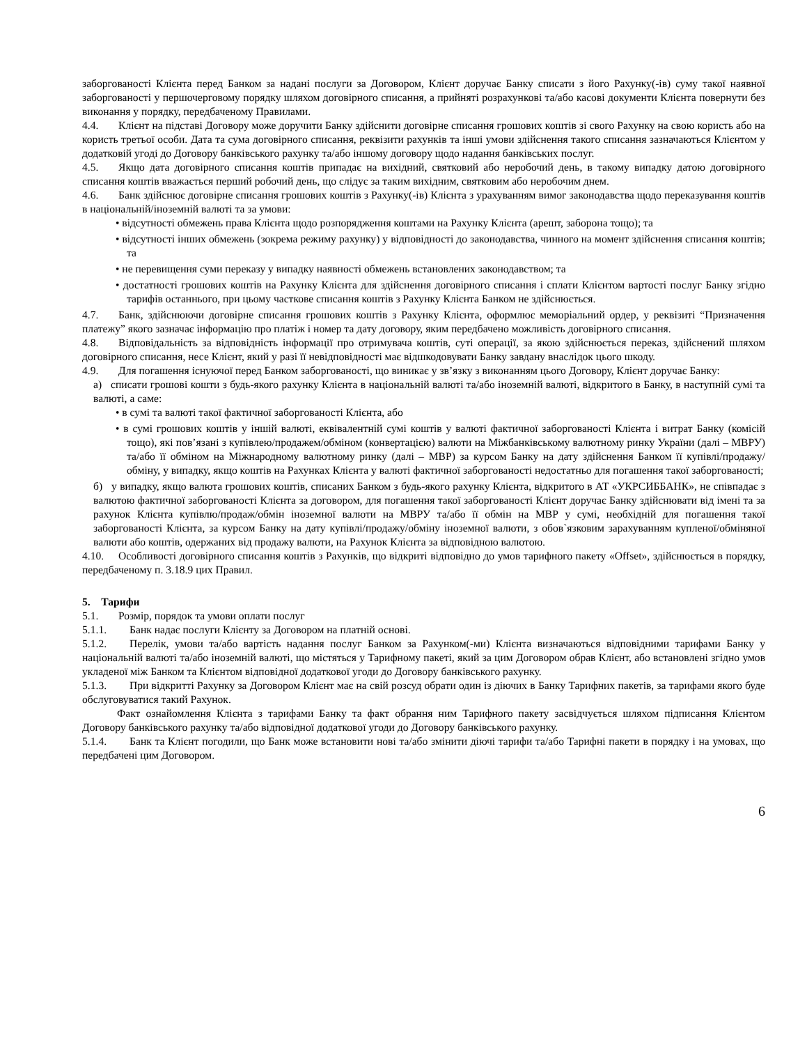заборгованості Клієнта перед Банком за надані послуги за Договором, Клієнт доручає Банку списати з його Рахунку(-ів) суму такої наявної заборгованості у першочерговому порядку шляхом договірного списання, а прийняті розрахункові та/або касові документи Клієнта повернути без виконання у порядку, передбаченому Правилами.
4.4. Клієнт на підставі Договору може доручити Банку здійснити договірне списання грошових коштів зі свого Рахунку на свою користь або на користь третьої особи. Дата та сума договірного списання, реквізити рахунків та інші умови здійснення такого списання зазначаються Клієнтом у додатковій угоді до Договору банківського рахунку та/або іншому договору щодо надання банківських послуг.
4.5. Якщо дата договірного списання коштів припадає на вихідний, святковий або неробочий день, в такому випадку датою договірного списання коштів вважається перший робочий день, що слідує за таким вихідним, святковим або неробочим днем.
4.6. Банк здійснює договірне списання грошових коштів з Рахунку(-ів) Клієнта з урахуванням вимог законодавства щодо переказування коштів в національній/іноземній валюті та за умови:
• відсутності обмежень права Клієнта щодо розпорядження коштами на Рахунку Клієнта (арешт, заборона тощо); та
• відсутності інших обмежень (зокрема режиму рахунку) у відповідності до законодавства, чинного на момент здійснення списання коштів; та
• не перевищення суми переказу у випадку наявності обмежень встановлених законодавством; та
• достатності грошових коштів на Рахунку Клієнта для здійснення договірного списання і сплати Клієнтом вартості послуг Банку згідно тарифів останнього, при цьому часткове списання коштів з Рахунку Клієнта Банком не здійснюється.
4.7. Банк, здійснюючи договірне списання грошових коштів з Рахунку Клієнта, оформлює меморіальний ордер, у реквізиті “Призначення платежу” якого зазначає інформацію про платіж і номер та дату договору, яким передбачено можливість договірного списання.
4.8. Відповідальність за відповідність інформації про отримувача коштів, суті операції, за якою здійснюється переказ, здійснений шляхом договірного списання, несе Клієнт, який у разі її невідповідності має відшкодовувати Банку завдану внаслідок цього шкоду.
4.9. Для погашення існуючої перед Банком заборгованості, що виникає у зв’язку з виконанням цього Договору, Клієнт доручає Банку:
а) списати грошові кошти з будь-якого рахунку Клієнта в національній валюті та/або іноземній валюті, відкритого в Банку, в наступній сумі та валюті, а саме:
• в сумі та валюті такої фактичної заборгованості Клієнта, або
• в сумі грошових коштів у іншій валюті, еквівалентній сумі коштів у валюті фактичної заборгованості Клієнта і витрат Банку (комісій тощо), які пов’язані з купівлею/продажем/обміном (конвертацією) валюти на Міжбанківському валютному ринку України (далі – МВРУ) та/або її обміном на Міжнародному валютному ринку (далі – МВР) за курсом Банку на дату здійснення Банком її купівлі/продажу/обміну, у випадку, якщо коштів на Рахунках Клієнта у валюті фактичної заборгованості недостатньо для погашення такої заборгованості;
б) у випадку, якщо валюта грошових коштів, списаних Банком з будь-якого рахунку Клієнта, відкритого в АТ «УКРСИББАНК», не співпадає з валютою фактичної заборгованості Клієнта за договором, для погашення такої заборгованості Клієнт доручає Банку здійснювати від імені та за рахунок Клієнта купівлю/продаж/обмін іноземної валюти на МВРУ та/або її обмін на МВР у сумі, необхідній для погашення такої заборгованості Клієнта, за курсом Банку на дату купівлі/продажу/обміну іноземної валюти, з обов`язковим зарахуванням купленої/обміняної валюти або коштів, одержаних від продажу валюти, на Рахунок Клієнта за відповідною валютою.
4.10. Особливості договірного списання коштів з Рахунків, що відкриті відповідно до умов тарифного пакету «Offset», здійснюється в порядку, передбаченому п. 3.18.9 цих Правил.
5. Тарифи
5.1. Розмір, порядок та умови оплати послуг
5.1.1. Банк надає послуги Клієнту за Договором на платній основі.
5.1.2. Перелік, умови та/або вартість надання послуг Банком за Рахунком(-ми) Клієнта визначаються відповідними тарифами Банку у національній валюті та/або іноземній валюті, що містяться у Тарифному пакеті, який за цим Договором обрав Клієнт, або встановлені згідно умов укладеної між Банком та Клієнтом відповідної додаткової угоди до Договору банківського рахунку.
5.1.3. При відкритті Рахунку за Договором Клієнт має на свій розсуд обрати один із діючих в Банку Тарифних пакетів, за тарифами якого буде обслуговуватися такий Рахунок.
Факт ознайомлення Клієнта з тарифами Банку та факт обрання ним Тарифного пакету засвідчується шляхом підписання Клієнтом Договору банківського рахунку та/або відповідної додаткової угоди до Договору банківського рахунку.
5.1.4. Банк та Клієнт погодили, що Банк може встановити нові та/або змінити діючі тарифи та/або Тарифні пакети в порядку і на умовах, що передбачені цим Договором.
6